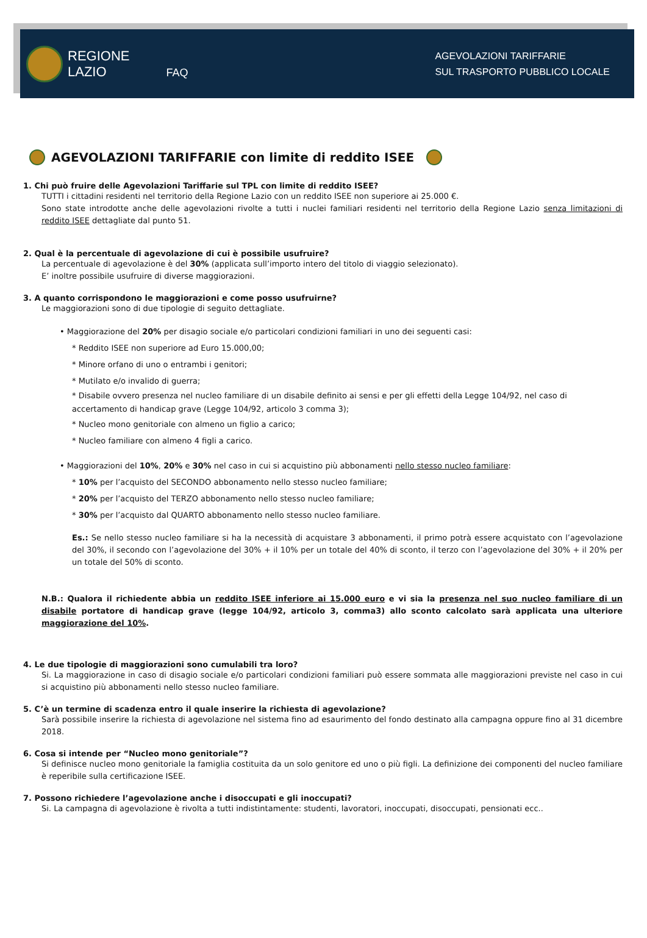REGIONE
LAZIO
FAQ
AGEVOLAZIONI TARIFFARIE
SUL TRASPORTO PUBBLICO LOCALE
AGEVOLAZIONI TARIFFARIE con limite di reddito ISEE
1. Chi può fruire delle Agevolazioni Tariffarie sul TPL con limite di reddito ISEE?
TUTTI i cittadini residenti nel territorio della Regione Lazio con un reddito ISEE non superiore ai 25.000 €.
Sono state introdotte anche delle agevolazioni rivolte a tutti i nuclei familiari residenti nel territorio della Regione Lazio senza limitazioni di reddito ISEE dettagliate dal punto 51.
2. Qual è la percentuale di agevolazione di cui è possibile usufruire?
La percentuale di agevolazione è del 30% (applicata sull’importo intero del titolo di viaggio selezionato).
E’ inoltre possibile usufruire di diverse maggiorazioni.
3. A quanto corrispondono le maggiorazioni e come posso usufruirne?
Le maggiorazioni sono di due tipologie di seguito dettagliate.
• Maggiorazione del 20% per disagio sociale e/o particolari condizioni familiari in uno dei seguenti casi:
* Reddito ISEE non superiore ad Euro 15.000,00;
* Minore orfano di uno o entrambi i genitori;
* Mutilato e/o invalido di guerra;
* Disabile ovvero presenza nel nucleo familiare di un disabile definito ai sensi e per gli effetti della Legge 104/92, nel caso di accertamento di handicap grave (Legge 104/92, articolo 3 comma 3);
* Nucleo mono genitoriale con almeno un figlio a carico;
* Nucleo familiare con almeno 4 figli a carico.
• Maggiorazioni del 10%, 20% e 30% nel caso in cui si acquistino più abbonamenti nello stesso nucleo familiare:
* 10% per l’acquisto del SECONDO abbonamento nello stesso nucleo familiare;
* 20% per l’acquisto del TERZO abbonamento nello stesso nucleo familiare;
* 30% per l’acquisto dal QUARTO abbonamento nello stesso nucleo familiare.
Es.: Se nello stesso nucleo familiare si ha la necessità di acquistare 3 abbonamenti, il primo potrà essere acquistato con l’agevolazione del 30%, il secondo con l’agevolazione del 30% + il 10% per un totale del 40% di sconto, il terzo con l’agevolazione del 30% + il 20% per un totale del 50% di sconto.
N.B.: Qualora il richiedente abbia un reddito ISEE inferiore ai 15.000 euro e vi sia la presenza nel suo nucleo familiare di un disabile portatore di handicap grave (legge 104/92, articolo 3, comma3) allo sconto calcolato sarà applicata una ulteriore maggiorazione del 10%.
4. Le due tipologie di maggiorazioni sono cumulabili tra loro?
Si. La maggiorazione in caso di disagio sociale e/o particolari condizioni familiari può essere sommata alle maggiorazioni previste nel caso in cui si acquistino più abbonamenti nello stesso nucleo familiare.
5. C’è un termine di scadenza entro il quale inserire la richiesta di agevolazione?
Sarà possibile inserire la richiesta di agevolazione nel sistema fino ad esaurimento del fondo destinato alla campagna oppure fino al 31 dicembre 2018.
6. Cosa si intende per “Nucleo mono genitoriale”?
Si definisce nucleo mono genitoriale la famiglia costituita da un solo genitore ed uno o più figli. La definizione dei componenti del nucleo familiare è reperibile sulla certificazione ISEE.
7. Possono richiedere l’agevolazione anche i disoccupati e gli inoccupati?
Si. La campagna di agevolazione è rivolta a tutti indistintamente: studenti, lavoratori, inoccupati, disoccupati, pensionati ecc..